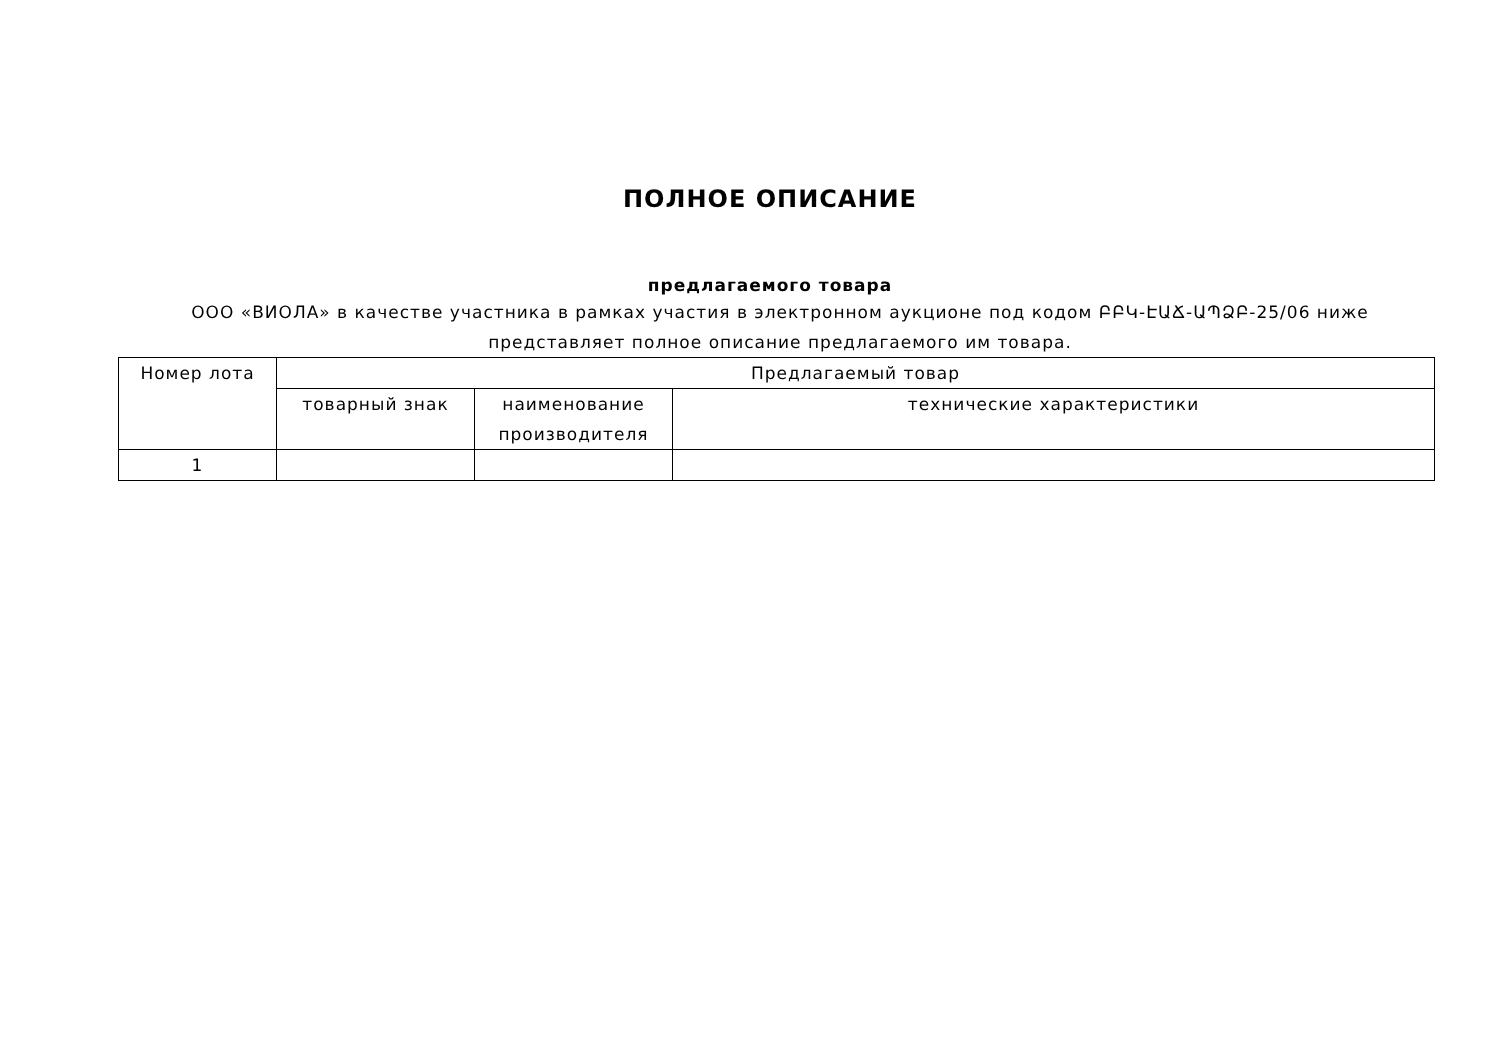ПОЛНОЕ ОПИСАНИЕ
предлагаемого товара
ООО «ВИОЛА» в качестве участника в рамках участия в электронном аукционе под кодом ԲԲԿ-ԷԱՃ-ԱՊՁԲ-25/06 ниже представляет полное описание предлагаемого им товара.
| Номер лота | Предлагаемый товар | | |
| --- | --- | --- | --- |
| | товарный знак | наименование производителя | технические характеристики |
| 1 | | | |